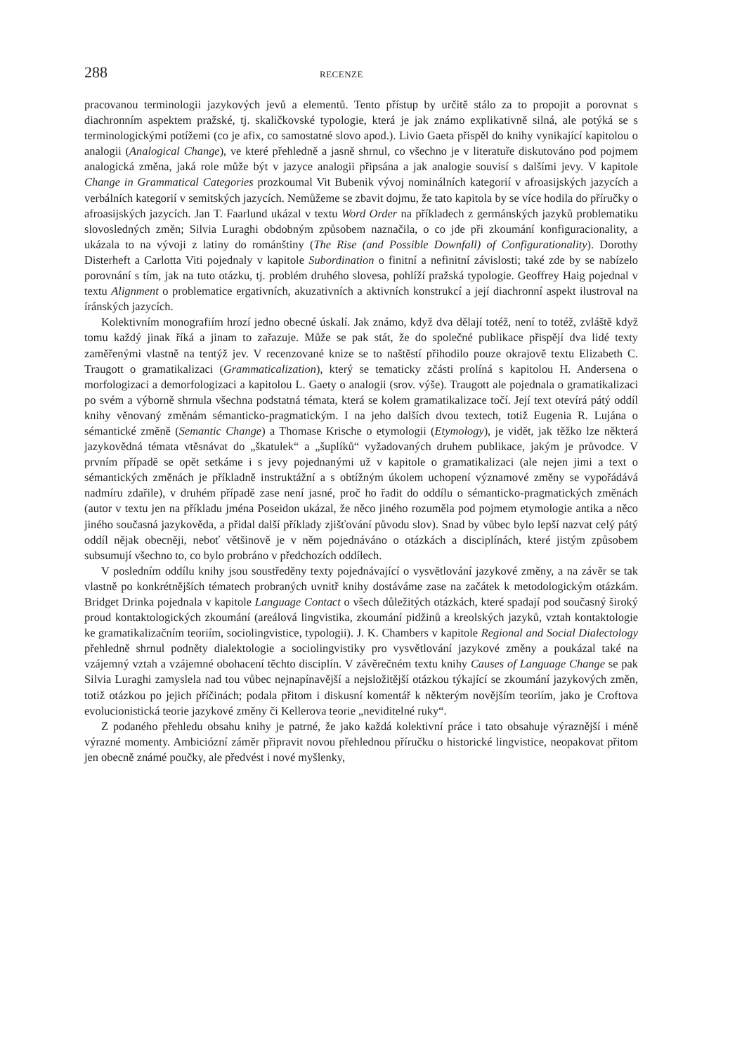288 RECENZE
pracovanou terminologii jazykových jevů a elementů. Tento přístup by určitě stálo za to propojit a porovnat s diachronním aspektem pražské, tj. skaličkovské typologie, která je jak známo explikativně silná, ale potýká se s terminologickými potížemi (co je afix, co samostatné slovo apod.). Livio Gaeta přispěl do knihy vynikající kapitolou o analogii (Analogical Change), ve které přehledně a jasně shrnul, co všechno je v literatuře diskutováno pod pojmem analogická změna, jaká role může být v jazyce analogii připsána a jak analogie souvisí s dalšími jevy. V kapitole Change in Grammatical Categories prozkoumal Vit Bubenik vývoj nominálních kategorií v afroasijských jazycích a verbálních kategorií v semitských jazycích. Nemůžeme se zbavit dojmu, že tato kapitola by se více hodila do příručky o afroasijských jazycích. Jan T. Faarlund ukázal v textu Word Order na příkladech z germánských jazyků problematiku slovosledných změn; Silvia Luraghi obdobným způsobem naznačila, o co jde při zkoumání konfiguracionality, a ukázala to na vývoji z latiny do románštiny (The Rise (and Possible Downfall) of Configurationality). Dorothy Disterheft a Carlotta Viti pojednaly v kapitole Subordination o finitní a nefinitní závislosti; také zde by se nabízelo porovnání s tím, jak na tuto otázku, tj. problém druhého slovesa, pohlíží pražská typologie. Geoffrey Haig pojednal v textu Alignment o problematice ergativních, akuzativních a aktivních konstrukcí a její diachronní aspekt ilustroval na íránských jazycích.
Kolektivním monografiím hrozí jedno obecné úskalí. Jak známo, když dva dělají totéž, není to totéž, zvláště když tomu každý jinak říká a jinam to zařazuje. Může se pak stát, že do společné publikace přispějí dva lidé texty zaměřenými vlastně na tentýž jev. V recenzované knize se to naštěstí přihodilo pouze okrajově textu Elizabeth C. Traugott o gramatikalizaci (Grammaticalization), který se tematicky zčásti prolíná s kapitolou H. Andersena o morfologizaci a demorfologizaci a kapitolou L. Gaety o analogii (srov. výše). Traugott ale pojednala o gramatikalizaci po svém a výborně shrnula všechna podstatná témata, která se kolem gramatikalizace točí. Její text otevírá pátý oddíl knihy věnovaný změnám sémanticko-pragmatickým. I na jeho dalších dvou textech, totiž Eugenia R. Lujána o sémantické změně (Semantic Change) a Thomase Krische o etymologii (Etymology), je vidět, jak těžko lze některá jazykovědná témata vtěsnávat do „škatulek“ a „šuplíků“ vyžadovaných druhem publikace, jakým je průvodce. V prvním případě se opět setkáme i s jevy pojednanými už v kapitole o gramatikalizaci (ale nejen jimi a text o sémantických změnách je příkladně instruktážní a s obtížným úkolem uchopení významové změny se vypořádává nadmíru zdařile), v druhém případě zase není jasné, proč ho řadit do oddílu o sémanticko-pragmatických změnách (autor v textu jen na příkladu jména Poseidon ukázal, že něco jiného rozuměla pod pojmem etymologie antika a něco jiného současná jazykověda, a přidal další příklady zjišťování původu slov). Snad by vůbec bylo lepší nazvat celý pátý oddíl nějak obecněji, neboť většinově je v něm pojednáváno o otázkách a disciplínách, které jistým způsobem subsumují všechno to, co bylo probráno v předchozích oddílech.
V posledním oddílu knihy jsou soustředěny texty pojednávající o vysvětlování jazykové změny, a na závěr se tak vlastně po konkrétnějších tématech probraných uvnitř knihy dostáváme zase na začátek k metodologickým otázkám. Bridget Drinka pojednala v kapitole Language Contact o všech důležitých otázkách, které spadají pod současný široký proud kontaktologických zkoumání (areálová lingvistika, zkoumání pidžinů a kreolských jazyků, vztah kontaktologie ke gramatikalizačním teoriím, sociolingvistice, typologii). J. K. Chambers v kapitole Regional and Social Dialectology přehledně shrnul podněty dialektologie a sociolingvistiky pro vysvětlování jazykové změny a poukázal také na vzájemný vztah a vzájemné obohacení těchto disciplín. V závěrečném textu knihy Causes of Language Change se pak Silvia Luraghi zamyslela nad tou vůbec nejnapínavější a nejsložitější otázkou týkající se zkoumání jazykových změn, totiž otázkou po jejich příčinách; podala přitom i diskusní komentář k některým novějším teoriím, jako je Croftova evolucionistická teorie jazykové změny či Kellerova teorie „neviditelné ruky“.
Z podaného přehledu obsahu knihy je patrné, že jako každá kolektivní práce i tato obsahuje výraznější i méně výrazné momenty. Ambiciózní záměr připravit novou přehlednou příručku o historické lingvistice, neopakovat přitom jen obecně známé poučky, ale předvést i nové myšlenky,